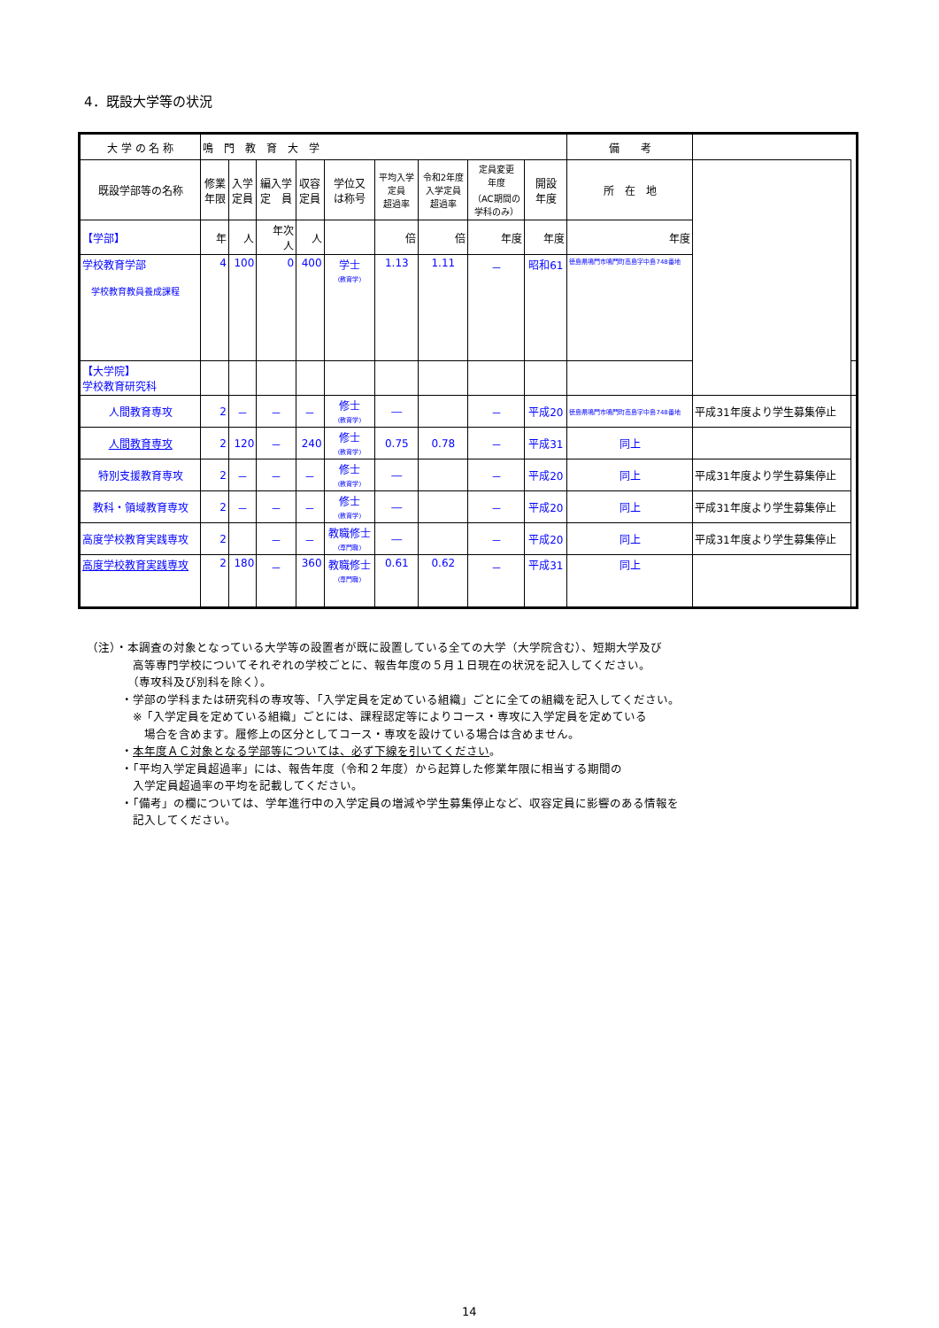4．既設大学等の状況
| 大 学 の 名 称 | 鳴 門 教 育 大 学 | | | | | | | | | 備 考 | | |
| --- | --- | --- | --- | --- | --- | --- | --- | --- | --- | --- | --- | --- |
| 既設学部等の名称 | 修業 年限 | 入学 定員 | 編入学 定 員 | 収容 定員 | 学位又 は称号 | 平均入学 定員 超過率 | 令和2年度 入学定員 超過率 | 定員変更 年度 （AC期間の 学科のみ） | 開設 年度 | 所 在 地 | | |
| 【学部】 | 年 | 人 | 年次 人 | 人 | | 倍 | 倍 | 年度 | 年度 | 年度 | | |
| 学校教育学部 学校教育教員養成課程 | 4 | 100 | 0 | 400 | 学士 (教育学) | 1.13 | 1.11 | － | 昭和61 | 徳島県鳴門市鳴門町高島字中島748番地 | | |
| 【大学院】 学校教育研究科 | | | | | | | | | | | | |
| 人間教育専攻 | 2 | － | － | － | 修士 (教育学) | ― | | － | 平成20 | 徳島県鳴門市鳴門町高島字中島748番地 | 平成31年度より学生募集停止 | |
| 人間教育専攻 | 2 | 120 | － | 240 | 修士 (教育学) | 0.75 | 0.78 | － | 平成31 | 同上 | | |
| 特別支援教育専攻 | 2 | － | － | － | 修士 (教育学) | ― | | － | 平成20 | 同上 | 平成31年度より学生募集停止 | |
| 教科・領域教育専攻 | 2 | － | － | － | 修士 (教育学) | ― | | － | 平成20 | 同上 | 平成31年度より学生募集停止 | |
| 高度学校教育実践専攻 | 2 | | － | － | 教職修士 (専門職) | ― | | － | 平成20 | 同上 | 平成31年度より学生募集停止 | |
| 高度学校教育実践専攻 | 2 | 180 | － | 360 | 教職修士 (専門職) | 0.61 | 0.62 | － | 平成31 | 同上 | | |
（注）・本調査の対象となっている大学等の設置者が既に設置している全ての大学（大学院含む）、短期大学及び
　　　　高等専門学校についてそれぞれの学校ごとに、報告年度の５月１日現在の状況を記入してください。
　　　　（専攻科及び別科を除く）。
　　　・学部の学科または研究科の専攻等、「入学定員を定めている組織」ごとに全ての組織を記入してください。
　　　　※「入学定員を定めている組織」ごとには、課程認定等によりコース・専攻に入学定員を定めている
　　　　　場合を含めます。履修上の区分としてコース・専攻を設けている場合は含めません。
　　　・本年度ＡＣ対象となる学部等については、必ず下線を引いてください。
　　　・「平均入学定員超過率」には、報告年度（令和２年度）から起算した修業年限に相当する期間の
　　　　入学定員超過率の平均を記載してください。
　　　・「備考」の欄については、学年進行中の入学定員の増減や学生募集停止など、収容定員に影響のある情報を
　　　　記入してください。
14